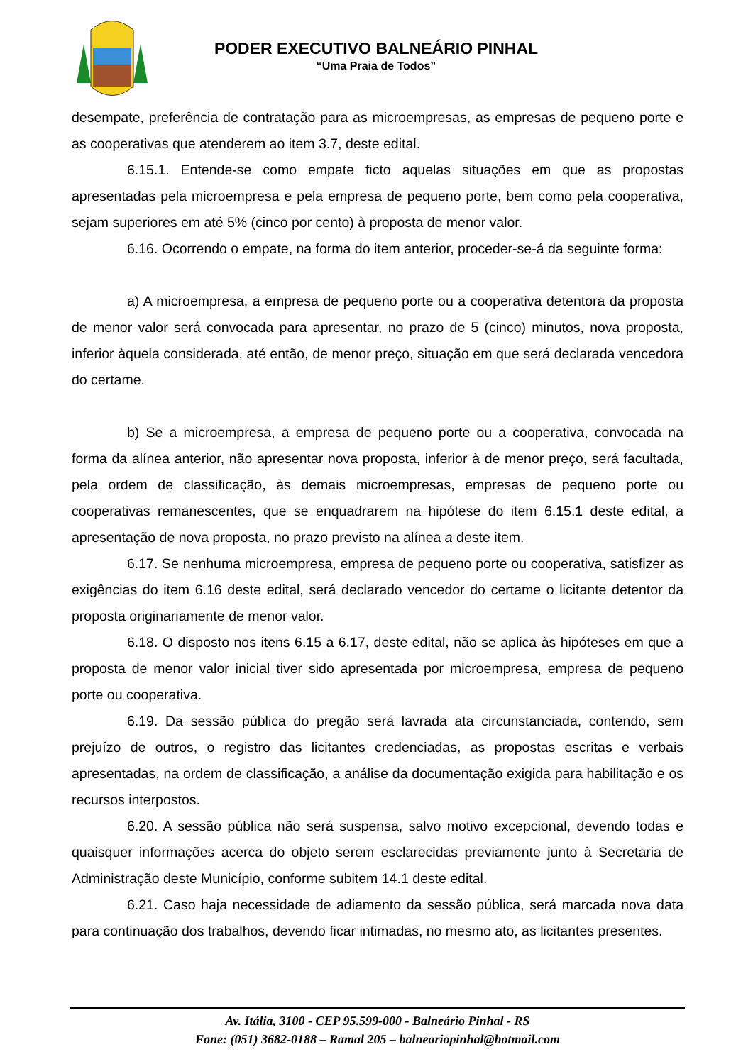PODER EXECUTIVO BALNEÁRIO PINHAL
“Uma Praia de Todos”
desempate, preferência de contratação para as microempresas, as empresas de pequeno porte e as cooperativas que atenderem ao item 3.7, deste edital.
6.15.1. Entende-se como empate ficto aquelas situações em que as propostas apresentadas pela microempresa e pela empresa de pequeno porte, bem como pela cooperativa, sejam superiores em até 5% (cinco por cento) à proposta de menor valor.
6.16. Ocorrendo o empate, na forma do item anterior, proceder-se-á da seguinte forma:
a) A microempresa, a empresa de pequeno porte ou a cooperativa detentora da proposta de menor valor será convocada para apresentar, no prazo de 5 (cinco) minutos, nova proposta, inferior àquela considerada, até então, de menor preço, situação em que será declarada vencedora do certame.
b) Se a microempresa, a empresa de pequeno porte ou a cooperativa, convocada na forma da alínea anterior, não apresentar nova proposta, inferior à de menor preço, será facultada, pela ordem de classificação, às demais microempresas, empresas de pequeno porte ou cooperativas remanescentes, que se enquadrarem na hipótese do item 6.15.1 deste edital, a apresentação de nova proposta, no prazo previsto na alínea a deste item.
6.17. Se nenhuma microempresa, empresa de pequeno porte ou cooperativa, satisfizer as exigências do item 6.16 deste edital, será declarado vencedor do certame o licitante detentor da proposta originariamente de menor valor.
6.18. O disposto nos itens 6.15 a 6.17, deste edital, não se aplica às hipóteses em que a proposta de menor valor inicial tiver sido apresentada por microempresa, empresa de pequeno porte ou cooperativa.
6.19. Da sessão pública do pregão será lavrada ata circunstanciada, contendo, sem prejuízo de outros, o registro das licitantes credenciadas, as propostas escritas e verbais apresentadas, na ordem de classificação, a análise da documentação exigida para habilitação e os recursos interpostos.
6.20. A sessão pública não será suspensa, salvo motivo excepcional, devendo todas e quaisquer informações acerca do objeto serem esclarecidas previamente junto à Secretaria de Administração deste Município, conforme subitem 14.1 deste edital.
6.21. Caso haja necessidade de adiamento da sessão pública, será marcada nova data para continuação dos trabalhos, devendo ficar intimadas, no mesmo ato, as licitantes presentes.
Av. Itália, 3100 - CEP 95.599-000 - Balneário Pinhal - RS
Fone: (051) 3682-0188 – Ramal 205 – balneariopinhal@hotmail.com